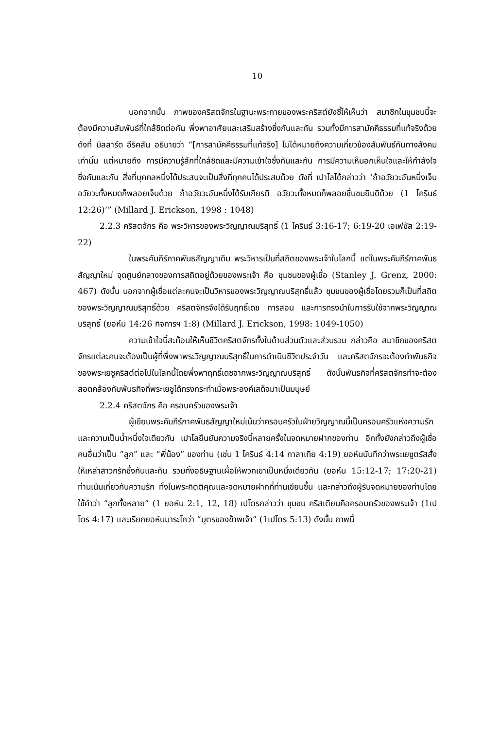10
นอกจากนั้น ภาพของคริสตจักรในฐานะพระกายของพระคริสต์ยังชี้ให้เห็นว่า สมาชิกในชุมชนนี้จะต้องมีความสัมพันธ์ที่ใกล้ชิดต่อกัน พึ่งพาอาศัยและเสริมสร้างซึ่งกันและกัน รวมทั้งมีการสามัคคีธรรมที่แท้จริงด้วย ดังที่ มิลลาร์ด อีริคสัน อธิบายว่า “[การสามัคคีธรรมที่แท้จริง] ไม่ได้หมายถึงความเกี่ยวข้องสัมพันธ์กันทางสังคมเท่านั้น แต่หมายถึง การมีความรู้สึกที่ใกล้ชิดและมีความเข้าใจซึ่งกันและกัน การมีความเห็นอกเห็นใจและให้กำลังใจซึ่งกันและกัน สิ่งที่บุคคลหนึ่งได้ประสบจะเป็นสิ่งที่ทุกคนได้ประสบด้วย ดังที่ เปาโลได้กล่าวว่า ‘ถ้าอวัยวะอันหนึ่งเจ็บ อวัยวะทั้งหมดก็พลอยเจ็บด้วย ถ้าอวัยวะอันหนึ่งได้รับเกียรติ อวัยวะทั้งหมดก็พลอยชื่นชมยินดีด้วย (1 โครินธ์ 12:26)’” (Millard J. Erickson, 1998 : 1048)
2.2.3 คริสตจักร คือ พระวิหารของพระวิญญาณบริสุทธิ์ (1 โครินธ์ 3:16-17; 6:19-20 เอเฟซัส 2:19-22)
ในพระคัมภีร์ภาคพันธสัญญาเดิม พระวิหารเป็นที่สถิตของพระเจ้าในโลกนี้ แต่ในพระคัมภีร์ภาคพันธสัญญาใหม่ จุดศูนย์กลางของการสถิตอยู่ด้วยของพระเจ้า คือ ชุมชนของผู้เชื่อ (Stanley J. Grenz, 2000: 467) ดังนั้น นอกจากผู้เชื่อแต่ละคนจะเป็นวิหารของพระวิญญาณบริสุทธิ์แล้ว ชุมชนของผู้เชื่อโดยรวมก็เป็นที่สถิตของพระวิญญาณบริสุทธิ์ด้วย คริสตจักรจึงได้รับฤทธิ์เดช การสอน และการทรงนำในการรับใช้จากพระวิญญาณบริสุทธิ์ (ยอห์น 14:26 กิจการฯ 1:8) (Millard J. Erickson, 1998: 1049-1050)
ความเข้าใจนี้สะท้อนให้เห็นชีวิตคริสตจักรทั้งในด้านส่วนตัวและส่วนรวม กล่าวคือ สมาชิกของคริสตจักรแต่ละคนจะต้องเป็นผู้ที่พึ่งพาพระวิญญาณบริสุทธิ์ในการดำเนินชีวิตประจำวัน และคริสตจักรจะต้องทำพันธกิจของพระเยซูคริสต์ต่อไปในโลกนี้โดยพึ่งพาฤทธิ์เดชจากพระวิญญาณบริสุทธิ์ ดังนั้นพันธกิจที่คริสตจักรทำจะต้องสอดคล้องกับพันธกิจที่พระเยซูได้ทรงกระทำเมื่อพระองค์เสด็จมาเป็นมนุษย์
2.2.4 คริสตจักร คือ ครอบครัวของพระเจ้า
ผู้เขียนพระคัมภีร์ภาคพันธสัญญาใหม่เน้นว่าครอบครัวในฝ่ายวิญญาณนี้เป็นครอบครัวแห่งความรักและความเป็นน้ำหนึ่งใจเดียวกัน เปาโลยืนยันความจริงนี้หลายครั้งในจดหมายฝากของท่าน อีกทั้งยังกล่าวถึงผู้เชื่อคนอื่นว่าเป็น “ลูก” และ “พี่น้อง” ของท่าน (เช่น 1 โครินธ์ 4:14 กาลาเทีย 4:19) ยอห์นบันทึกว่าพระเยซูตรัสสั่งให้เหล่าสาวกรักซึ่งกันและกัน รวมทั้งอธิษฐานเผื่อให้พวกเขาเป็นหนึ่งเดียวกัน (ยอห์น 15:12-17; 17:20-21) ท่านเน้นเกี่ยวกับความรัก ทั้งในพระกิตติคุณและจดหมายฝากที่ท่านเขียนขึ้น และกล่าวถึงผู้รับจดหมายของท่านโดยใช้คำว่า “ลูกทั้งหลาย” (1 ยอห์น 2:1, 12, 18) เปโตรกล่าวว่า ชุมชน คริสเตียนคือครอบครัวของพระเจ้า (1เปโตร 4:17) และเรียกยอห์นมาระโกว่า “บุตรของข้าพเจ้า” (1เปโตร 5:13) ดังนั้น ภาพนี้